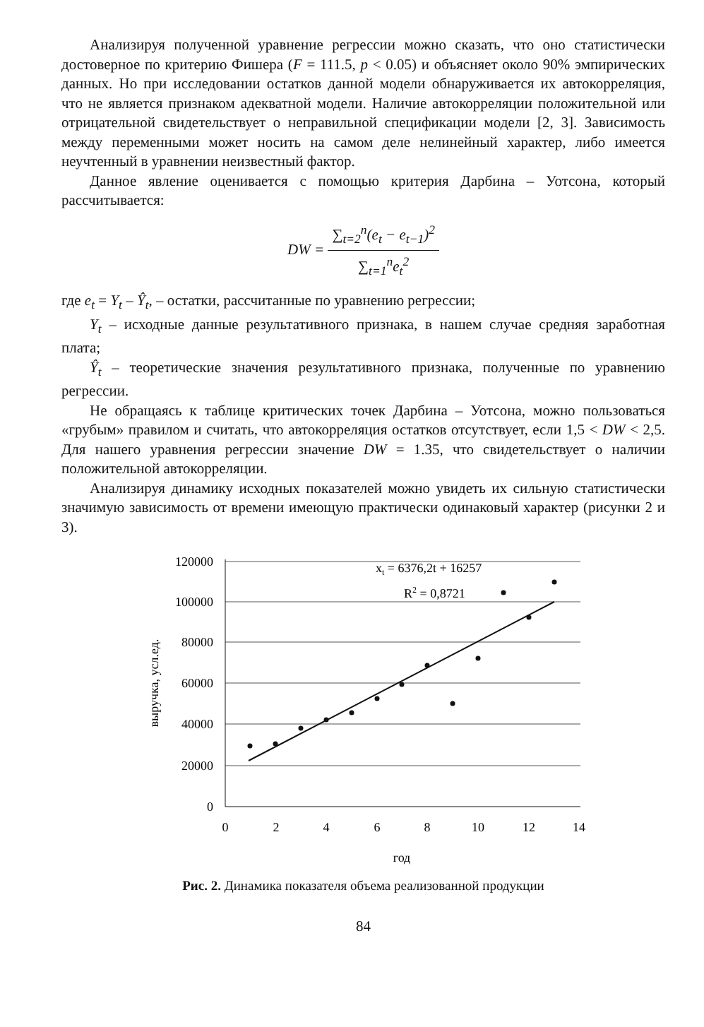Анализируя полученной уравнение регрессии можно сказать, что оно статистически достоверное по критерию Фишера (F = 111.5, p < 0.05) и объясняет около 90% эмпирических данных. Но при исследовании остатков данной модели обнаруживается их автокорреляция, что не является признаком адекватной модели. Наличие автокорреляции положительной или отрицательной свидетельствует о неправильной спецификации модели [2, 3]. Зависимость между переменными может носить на самом деле нелинейный характер, либо имеется неучтенный в уравнении неизвестный фактор.
Данное явление оценивается с помощью критерия Дарбина – Уотсона, который рассчитывается:
DW = ∑<sub>t=2</sub><sup>n</sup>(e<sub>t</sub> − e<sub>t−1</sub>)<sup>2</sup> ∑<sub>t=1</sub><sup>n</sup>e<sub>t</sub><sup>2</sup>
где e<sub>t</sub> = Y<sub>t</sub> – Ŷ<sub>t</sub>, – остатки, рассчитанные по уравнению регрессии;
Y<sub>t</sub> – исходные данные результативного признака, в нашем случае средняя заработная плата;
Ŷ<sub>t</sub> – теоретические значения результативного признака, полученные по уравнению регрессии.
Не обращаясь к таблице критических точек Дарбина – Уотсона, можно пользоваться «грубым» правилом и считать, что автокорреляция остатков отсутствует, если 1,5 < DW < 2,5. Для нашего уравнения регрессии значение DW = 1.35, что свидетельствует о наличии положительной автокорреляции.
Анализируя динамику исходных показателей можно увидеть их сильную статистически значимую зависимость от времени имеющую практически одинаковый характер (рисунки 2 и 3).
120000
100000
80000
60000
40000
20000
0
0
2
4
6
8
10
12
14
год
выручка, усл.ед.
xt = 6376,2t + 16257
R2 = 0,8721
Рис. 2. Динамика показателя объема реализованной продукции
84